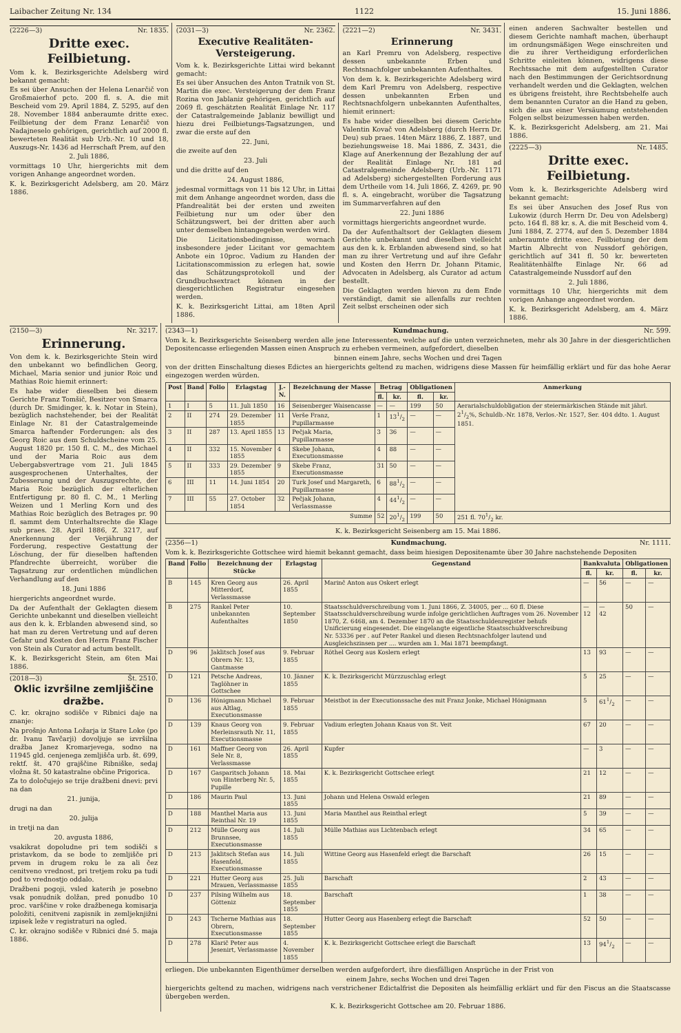Laibacher Zeitung Nr. 134 1122 15. Juni 1886.
(2226—3) Nr. 1835.
Dritte exec. Feilbietung.
Vom k. k. Bezirksgerichte Adelsberg wird bekannt gemacht:
Es sei über Ansuchen der Helena Lenarčič von Großmaierhof pcto. 200 fl. s. A. die mit Bescheid vom 29. April 1884, Z. 5295, auf den 28. November 1884 anberaumte dritte exec. Feilbietung der dem Franz Lenarčič von Nadajneselo gehörigen, gerichtlich auf 2000 fl. bewerteten Realität sub Urb.-Nr. 10 und 18, Auszugs-Nr. 1436 ad Herrschaft Prem, auf den
2. Juli 1886,
vormittags 10 Uhr, hiergerichts mit dem vorigen Anhange angeordnet worden.
K. k. Bezirksgericht Adelsberg, am 20. März 1886.
(2031—3) Nr. 2362.
Executive Realitäten-Versteigerung.
Vom k. k. Bezirksgerichte Littai wird bekannt gemacht:
Es sei über Ansuchen des Anton Tratnik von St. Martin die exec. Versteigerung der dem Franz Rozina von Jablaniz gehörigen, gerichtlich auf 2069 fl. geschätzten Realität Einlage Nr. 117 der Catastralgemeinde Jablaniz bewilligt und hiezu drei Feilbietungs-Tagsatzungen, und zwar die erste auf den
22. Juni,
die zweite auf den
23. Juli
und die dritte auf den
24. August 1886,
jedesmal vormittags von 11 bis 12 Uhr, in Littai mit dem Anhange angeordnet worden, dass die Pfandrealität bei der ersten und zweiten Feilbietung nur um oder über den Schätzungswert, bei der dritten aber auch unter demselben hintangegeben werden wird.
Die Licitationsbedingnisse, wornach insbesondere jeder Licitant vor gemachtem Anbote ein 10proc. Vadium zu Handen der Licitationscommission zu erlegen hat, sowie das Schätzungsprotokoll und der Grundbuchsextract können in der diesgerichtlichen Registratur eingesehen werden.
K. k. Bezirksgericht Littai, am 18ten April 1886.
(2221—2) Nr. 3431.
Erinnerung
an Karl Premru von Adelsberg, respective dessen unbekannte Erben und Rechtsnachfolger unbekannten Aufenthaltes.
Von dem k. k. Bezirksgerichte Adelsberg wird dem Karl Premru von Adelsberg, respective dessen unbekannten Erben und Rechtsnachfolgern unbekannten Aufenthaltes, hiemit erinnert:
Es habe wider dieselben bei diesem Gerichte Valentin Kovač von Adelsberg (durch Herrn Dr. Deu) sub praes. 14ten März 1886, Z. 1887, und beziehungsweise 18. Mai 1886, Z. 3431, die Klage auf Anerkennung der Bezahlung der auf der Realität Einlage Nr. 181 ad Catastralgemeinde Adelsberg (Urb.-Nr. 1171 ad Adelsberg) sichergestellten Forderung aus dem Urtheile vom 14. Juli 1866, Z. 4269, pr. 90 fl. s. A. eingebracht, worüber die Tagsatzung im Summarverfahren auf den
22. Juni 1886
vormittags hiergerichts angeordnet wurde.
Da der Aufenthaltsort der Geklagten diesem Gerichte unbekannt und dieselben vielleicht aus den k. k. Erblanden abwesend sind, so hat man zu ihrer Vertretung und auf ihre Gefahr und Kosten den Herrn Dr. Johann Pitamic, Advocaten in Adelsberg, als Curator ad actum bestellt.
Die Geklagten werden hievon zu dem Ende verständigt, damit sie allenfalls zur rechten Zeit selbst erscheinen oder sich
einen anderen Sachwalter bestellen und diesem Gerichte namhaft machen, überhaupt im ordnungsmäßigen Wege einschreiten und die zu ihrer Vertheidigung erforderlichen Schritte einleiten können, widrigens diese Rechtssache mit dem aufgestellten Curator nach den Bestimmungen der Gerichtsordnung verhandelt werden und die Geklagten, welchen es übrigens freisteht, ihre Rechtsbehelfe auch dem benannten Curator an die Hand zu geben, sich die aus einer Versäumung entstehenden Folgen selbst beizumessen haben werden.
K. k. Bezirksgericht Adelsberg, am 21. Mai 1886.
(2225—3) Nr. 1485.
Dritte exec. Feilbietung.
Vom k. k. Bezirksgerichte Adelsberg wird bekannt gemacht:
Es sei über Ansuchen des Josef Rus von Lukowiz (durch Herrn Dr. Deu von Adelsberg) pcto. 164 fl. 88 kr. s. A. die mit Bescheid vom 4. Juni 1884, Z. 2774, auf den 5. Dezember 1884 anberaumte dritte exec. Feilbietung der dem Martin Albrecht von Nussdorf gehörigen, gerichtlich auf 341 fl. 50 kr. bewerteten Realitätenhälfte Einlage Nr. 66 ad Catastralgemeinde Nussdorf auf den
2. Juli 1886,
vormittags 10 Uhr, hiergerichts mit dem vorigen Anhange angeordnet worden.
K. k. Bezirksgericht Adelsberg, am 4. März 1886.
(2150—3) Nr. 3217.
Erinnerung.
Von dem k. k. Bezirksgerichte Stein wird den unbekannt wo befindlichen Georg, Michael, Maria senior und junior Roic und Mathias Roic hiemit erinnert:
Es habe wider dieselben bei diesem Gerichte Franz Tomšič, Besitzer von Smarca (durch Dr. Smidinger, k. k. Notar in Stein), bezüglich nachstehender, bei der Realität Einlage Nr. 81 der Catastralgemeinde Smarca haftender Forderungen: als des Georg Roic aus dem Schuldscheine vom 25. August 1820 pr. 150 fl. C. M., des Michael und der Maria Roic aus dem Uebergabsvertrage vom 21. Juli 1845 ausgesprochenen Unterhaltes, der Zubesserung und der Auszugsrechte, der Maria Roic bezüglich der elterlichen Entfertigung pr. 80 fl. C. M., 1 Merling Weizen und 1 Merling Korn und des Mathias Roic bezüglich des Betrages pr. 90 fl. sammt dem Unterhaltsrechte die Klage sub praes. 28. April 1886, Z. 3217, auf Anerkennung der Verjährung der Forderung, respective Gestattung der Löschung, der für dieselben haftenden Pfandrechte überreicht, worüber die Tagsatzung zur ordentlichen mündlichen Verhandlung auf den
18. Juni 1886
hiergerichts angeordnet wurde.
Da der Aufenthalt der Geklagten diesem Gerichte unbekannt und dieselben vielleicht aus den k. k. Erblanden abwesend sind, so hat man zu deren Vertretung und auf deren Gefahr und Kosten den Herrn Franz Fischer von Stein als Curator ad actum bestellt.
K. k. Bezirksgericht Stein, am 6ten Mai 1886.
(2018—3) Št. 2510.
Oklic izvršilne zemljiščine dražbe.
C. kr. okrajno sodišče v Ribnici daje na znanje:
Na prošnjo Antona Ložarja iz Stare Loke (po dr. Ivanu Tavčarji) dovoljuje se izvršilna dražba Janez Kromarjevega, sodno na 11945 gld. cenjenega zemljišča urb. št. 699, rektf. št. 470 grajščine Ribniške, sedaj vložna št. 50 katastralne občine Prigorica.
Za to določujejo se trije dražbeni dnevi: prvi na dan
21. junija,
drugi na dan
20. julija
in tretji na dan
20. avgusta 1886,
vsakikrat dopoludne pri tem sodišči s pristavkom, da se bode to zemljišče pri prvem in drugem roku le za ali čez cenitveno vrednost, pri tretjem roku pa tudi pod to vrednostjo oddalo.
Dražbeni pogoji, vsled katerih je posebno vsak ponudnik dolžan, pred ponudbo 10 proc. varščine v roke dražbenega komisarja položiti, cenitveni zapisnik in zemljeknjižni izpisek leže v registraturi na ogled.
C. kr. okrajno sodišče v Ribnici dné 5. maja 1886.
(2343—1) Kundmachung. Nr. 599.
Vom k. k. Bezirksgerichte Seisenberg werden alle jene Interessenten, welche auf die unten verzeichneten, mehr als 30 Jahre in der diesgerichtlichen Depositencasse erliegenden Massen einen Anspruch zu erheben vermeinen, aufgefordert, dieselben
binnen einem Jahre, sechs Wochen und drei Tagen
von der dritten Einschaltung dieses Edictes an hiergerichts geltend zu machen, widrigens diese Massen für heimfällig erklärt und für das hohe Aerar eingezogen werden würden.
| Post | Band | Folio | Erlagstag | J.-N. | Bezeichnung der Masse | Betrag | | Obligationen | | Anmerkung |
| --- | --- | --- | --- | --- | --- | --- | --- | --- | --- | --- |
| | | | | | | fl. | kr. | fl. | kr. | |
| 1 | I | 5 | 11. Juli 1850 | 16 | Seisenberger Waisencasse | — | — | 199 | 50 | Aerarialschuldobligation der steiermärkischen Stände mit jährl. 21/2%, Schuldb.-Nr. 1878, Verlos.-Nr. 1527, Ser. 404 ddto. 1. August 1851. |
| 2 | II | 274 | 29. Dezember 1855 | 11 | Verše Franz, Pupillarmasse | 1 | 131/2 | — | — | |
| 3 | II | 287 | 13. April 1855 | 13 | Pečjak Maria, Pupillarmasse | 3 | 36 | — | — | |
| 4 | II | 332 | 15. November 1855 | 4 | Skebe Johann, Executionsmasse | 4 | 88 | — | — | |
| 5 | II | 333 | 29. Dezember 1855 | 9 | Skebe Franz, Executionsmasse | 31 | 50 | — | — | |
| 6 | III | 11 | 14. Juni 1854 | 20 | Turk Josef und Margareth, Pupillarmasse | 6 | 881/2 | — | — | |
| 7 | III | 55 | 27. October 1854 | 32 | Pečjak Johann, Verlassmasse | 4 | 441/2 | — | — | |
| Summe | | | | | | 52 | 201/2 | 199 | 50 | 251 fl. 701/2 kr. |
K. k. Bezirksgericht Seisenberg am 15. Mai 1886.
(2356—1) Kundmachung. Nr. 1111.
Vom k. k. Bezirksgerichte Gottschee wird hiemit bekannt gemacht, dass beim hiesigen Depositenamte über 30 Jahre nachstehende Depositen
| Band | Folio | Bezeichnung der Stücke | Erlagstag | Gegenstand | Bankvaluta | | Obligationen | |
| --- | --- | --- | --- | --- | --- | --- | --- | --- |
| | | | | | fl. | kr. | fl. | kr. |
| B | 145 | Kren Georg aus Mitterdorf, Verlassmasse | 26. April 1855 | Marinč Anton aus Oskert erlegt | — | 56 | — | — |
| B | 275 | Rankel Peter unbekannten Aufenthaltes | 10. September 1850 | Staatsschuldverschreibung vom 1. Juni 1866, Z. 34005, per ... 60 fl. Diese Staatsschuldverschreibung wurde infolge gerichtlichen Auftrages vom 26. November 1870, Z. 6468, am 4. Dezember 1870 an die Staatsschuldenregister behufs Unificierung eingesendet. Die eingelangte eigentliche Staatsschuldverschreibung Nr. 53336 per . auf Peter Rankel und diesen Rechtsnachfolger lautend und Ausgleichszinsen per .... wurden am 1. Mai 1871 beempfangt. | — 12 | — 42 | 50 | — |
| D | 96 | Jaklitsch Josef aus Obrern Nr. 13, Gantmasse | 9. Februar 1855 | Röthel Georg aus Koslern erlegt | 13 | 93 | — | — |
| D | 121 | Petsche Andreas, Taglöhner in Gottschee | 10. Jänner 1855 | K. k. Bezirksgericht Mürzzuschlag erlegt | 5 | 25 | — | — |
| D | 136 | Hönigmann Michael aus Altlag, Executionsmasse | 9. Februar 1855 | Meistbot in der Executionssache des mit Franz Jonke, Michael Hönigmann | 5 | 611/2 | — | — |
| D | 139 | Knaus Georg von Merleinsrauth Nr. 11, Executionsmasse | 9. Februar 1855 | Vadium erlegten Johann Knaus von St. Veit | 67 | 20 | — | — |
| D | 161 | Maffner Georg von Sele Nr. 8, Verlassmasse | 26. April 1855 | Kupfer | — | 3 | — | — |
| D | 167 | Gasparitsch Johann von Hinterberg Nr. 5, Pupille | 18. Mai 1855 | K. k. Bezirksgericht Gottschee erlegt | 21 | 12 | — | — |
| D | 186 | Maurin Paul | 13. Juni 1855 | Johann und Helena Oswald erlegen | 21 | 89 | — | — |
| D | 188 | Manthel Maria aus Reinthal Nr. 19 | 13. Juni 1855 | Maria Manthel aus Reinthal erlegt | 5 | 39 | — | — |
| D | 212 | Mülle Georg aus Brunnsee, Executionsmasse | 14. Juli 1855 | Mülle Mathias aus Lichtenbach erlegt | 34 | 65 | — | — |
| D | 213 | Jaklitsch Stefan aus Hasenfeld, Executionsmasse | 14. Juli 1855 | Wittine Georg aus Hasenfeld erlegt die Barschaft | 26 | 15 | — | — |
| D | 221 | Hutter Georg aus Mrauen, Verlassmasse | 25. Juli 1855 | Barschaft | 2 | 43 | — | — |
| D | 237 | Pilsing Wilhelm aus Götteniz | 18. September 1855 | Barschaft | 1 | 38 | — | — |
| D | 243 | Tscherne Mathias aus Obrern, Executionsmasse | 18. September 1855 | Hutter Georg aus Hasenberg erlegt die Barschaft | 52 | 50 | — | — |
| D | 278 | Klarič Peter aus Jesenirt, Verlassmasse | 4. November 1855 | K. k. Bezirksgericht Gottschee erlegt die Barschaft | 13 | 941/2 | — | — |
erliegen. Die unbekannten Eigenthümer derselben werden aufgefordert, ihre diesfälligen Ansprüche in der Frist von
einem Jahre, sechs Wochen und drei Tagen
hiergerichts geltend zu machen, widrigens nach verstrichener Edictalfrist die Depositen als heimfällig erklärt und für den Fiscus an die Staatscasse übergeben werden.
K. k. Bezirksgericht Gottschee am 20. Februar 1886.